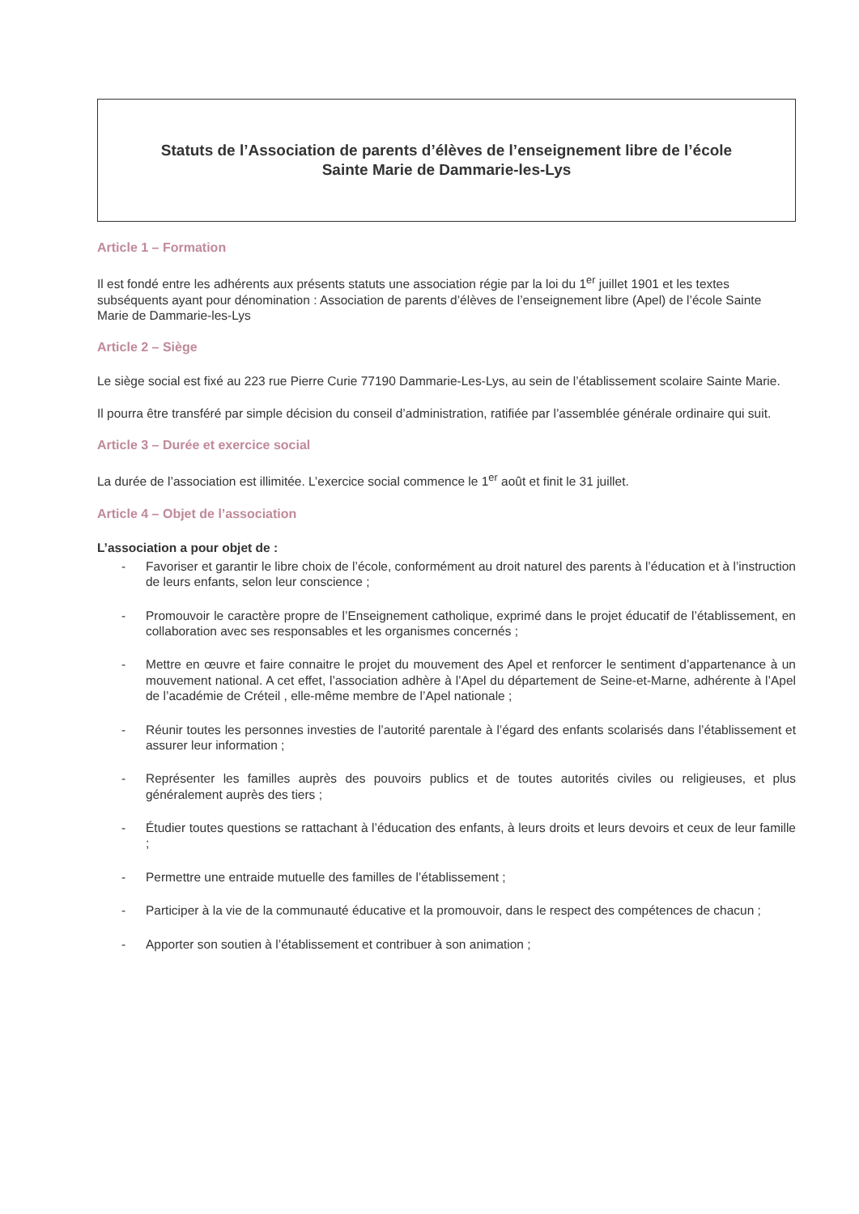Statuts de l’Association de parents d’élèves de l’enseignement libre de l’école
Sainte Marie de Dammarie-les-Lys
Article 1 – Formation
Il est fondé entre les adhérents aux présents statuts une association régie par la loi du 1<sup>er</sup> juillet 1901 et les textes subséquents ayant pour dénomination : Association de parents d’élèves de l’enseignement libre (Apel) de l’école Sainte Marie de Dammarie-les-Lys
Article 2 – Siège
Le siège social est fixé au 223 rue Pierre Curie 77190 Dammarie-Les-Lys, au sein de l’établissement scolaire Sainte Marie.
Il pourra être transféré par simple décision du conseil d’administration, ratifiée par l’assemblée générale ordinaire qui suit.
Article 3 – Durée et exercice social
La durée de l’association est illimitée. L’exercice social commence le 1<sup>er</sup> août et finit le 31 juillet.
Article 4 – Objet de l’association
L’association a pour objet de :
- Favoriser et garantir le libre choix de l’école, conformément au droit naturel des parents à l’éducation et à l’instruction de leurs enfants, selon leur conscience ;
- Promouvoir le caractère propre de l’Enseignement catholique, exprimé dans le projet éducatif de l’établissement, en collaboration avec ses responsables et les organismes concernés ;
- Mettre en œuvre et faire connaitre le projet du mouvement des Apel et renforcer le sentiment d’appartenance à un mouvement national. A cet effet, l’association adhère à l’Apel du département de Seine-et-Marne, adhérente à l’Apel de l’académie de Créteil , elle-même membre de l’Apel nationale ;
- Réunir toutes les personnes investies de l’autorité parentale à l’égard des enfants scolarisés dans l’établissement et assurer leur information ;
- Représenter les familles auprès des pouvoirs publics et de toutes autorités civiles ou religieuses, et plus généralement auprès des tiers ;
- Étudier toutes questions se rattachant à l’éducation des enfants, à leurs droits et leurs devoirs et ceux de leur famille ;
- Permettre une entraide mutuelle des familles de l’établissement ;
- Participer à la vie de la communauté éducative et la promouvoir, dans le respect des compétences de chacun ;
- Apporter son soutien à l’établissement et contribuer à son animation ;